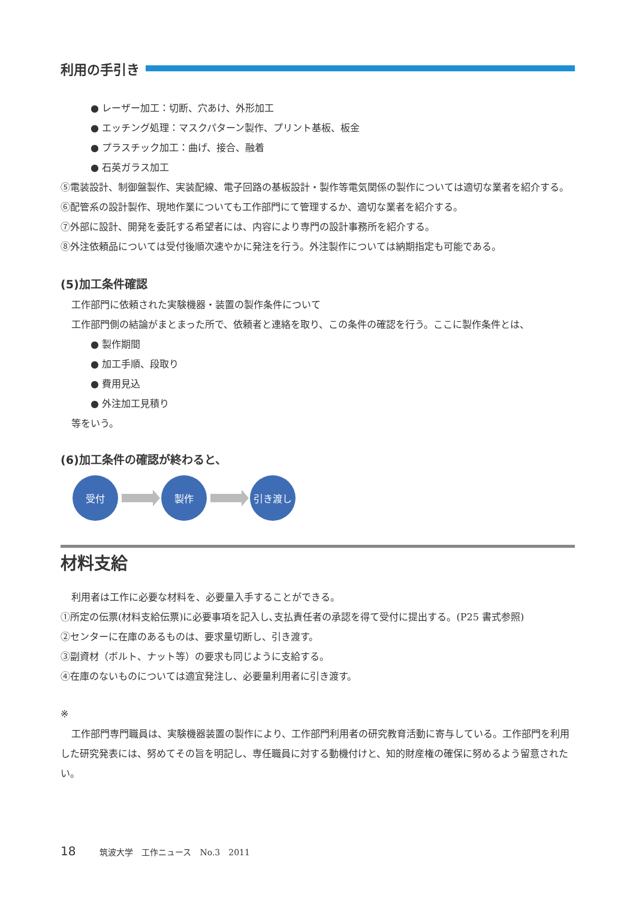利用の手引き
● レーザー加工：切断、穴あけ、外形加工
● エッチング処理：マスクパターン製作、プリント基板、板金
● プラスチック加工：曲げ、接合、融着
● 石英ガラス加工
⑤電装設計、制御盤製作、実装配線、電子回路の基板設計・製作等電気関係の製作については適切な業者を紹介する。
⑥配管系の設計製作、現地作業についても工作部門にて管理するか、適切な業者を紹介する。
⑦外部に設計、開発を委託する希望者には、内容により専門の設計事務所を紹介する。
⑧外注依頼品については受付後順次速やかに発注を行う。外注製作については納期指定も可能である。
(5)加工条件確認
工作部門に依頼された実験機器・装置の製作条件について
工作部門側の結論がまとまった所で、依頼者と連絡を取り、この条件の確認を行う。ここに製作条件とは、
● 製作期間
● 加工手順、段取り
● 費用見込
● 外注加工見積り
等をいう。
(6)加工条件の確認が終わると、
受付 製作 引き渡し
材料支給
利用者は工作に必要な材料を、必要量入手することができる。
①所定の伝票(材料支給伝票)に必要事項を記入し､支払責任者の承認を得て受付に提出する。(P25 書式参照)
②センターに在庫のあるものは、要求量切断し、引き渡す。
③副資材（ボルト、ナット等）の要求も同じように支給する。
④在庫のないものについては適宜発注し、必要量利用者に引き渡す。
※
工作部門専門職員は、実験機器装置の製作により、工作部門利用者の研究教育活動に寄与している。工作部門を利用した研究発表には、努めてその旨を明記し、専任職員に対する動機付けと、知的財産権の確保に努めるよう留意されたい。
18 筑波大学　工作ニュース　No.3　2011